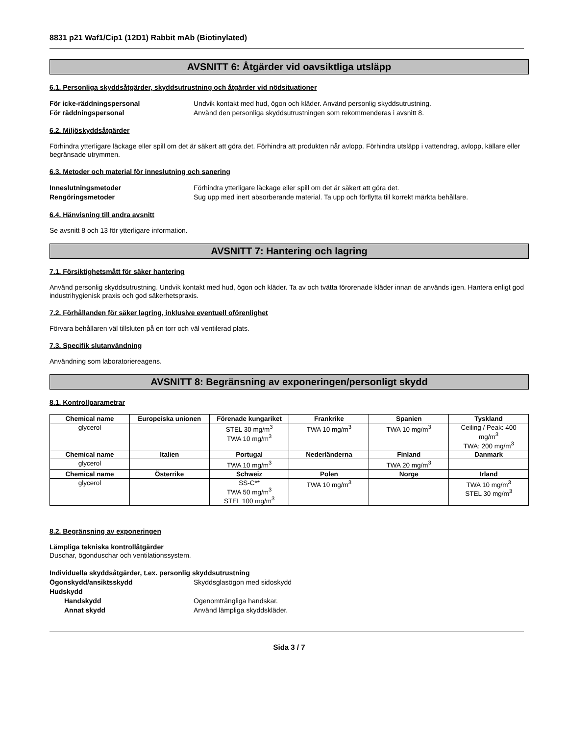8831 p21 Waf1/Cip1 (12D1) Rabbit mAb (Biotinylated)
AVSNITT 6: Åtgärder vid oavsiktliga utsläpp
6.1. Personliga skyddsåtgärder, skyddsutrustning och åtgärder vid nödsituationer
För icke-räddningspersonal Undvik kontakt med hud, ögon och kläder. Använd personlig skyddsutrustning. För räddningspersonal Använd den personliga skyddsutrustningen som rekommenderas i avsnitt 8.
6.2. Miljöskyddsåtgärder
Förhindra ytterligare läckage eller spill om det är säkert att göra det. Förhindra att produkten når avlopp. Förhindra utsläpp i vattendrag, avlopp, källare eller begränsade utrymmen.
6.3. Metoder och material för inneslutning och sanering
Inneslutningsmetoder Förhindra ytterligare läckage eller spill om det är säkert att göra det. Rengöringsmetoder Sug upp med inert absorberande material. Ta upp och förflytta till korrekt märkta behållare.
6.4. Hänvisning till andra avsnitt
Se avsnitt 8 och 13 för ytterligare information.
AVSNITT 7: Hantering och lagring
7.1. Försiktighetsmått för säker hantering
Använd personlig skyddsutrustning. Undvik kontakt med hud, ögon och kläder. Ta av och tvätta förorenade kläder innan de används igen. Hantera enligt god industrihygienisk praxis och god säkerhetspraxis.
7.2. Förhållanden för säker lagring, inklusive eventuell oförenlighet
Förvara behållaren väl tillsluten på en torr och väl ventilerad plats.
7.3. Specifik slutanvändning
Användning som laboratoriereagens.
AVSNITT 8: Begränsning av exponeringen/personligt skydd
8.1. Kontrollparametrar
| Chemical name | Europeiska unionen | Förenade kungariket | Frankrike | Spanien | Tyskland |
| --- | --- | --- | --- | --- | --- |
| glycerol | | STEL 30 mg/m<sup>3</sup> TWA 10 mg/m<sup>3</sup> | TWA 10 mg/m<sup>3</sup> | TWA 10 mg/m<sup>3</sup> | Ceiling / Peak: 400 mg/m<sup>3</sup> TWA: 200 mg/m<sup>3</sup> |
| Chemical name | Italien | Portugal | Nederländerna | Finland | Danmark |
| glycerol | | TWA 10 mg/m<sup>3</sup> | | TWA 20 mg/m<sup>3</sup> | |
| Chemical name | Österrike | Schweiz | Polen | Norge | Irland |
| glycerol | | SS-C** TWA 50 mg/m<sup>3</sup> STEL 100 mg/m<sup>3</sup> | TWA 10 mg/m<sup>3</sup> | | TWA 10 mg/m<sup>3</sup> STEL 30 mg/m<sup>3</sup> |
8.2. Begränsning av exponeringen
Lämpliga tekniska kontrollåtgärder
Duschar, ögonduschar och ventilationssystem.
Individuella skyddsåtgärder, t.ex. personlig skyddsutrustning Ögonskydd/ansiktsskydd Skyddsglasögon med sidoskydd Hudskydd Handskydd Ogenomträngliga handskar. Annat skydd Använd lämpliga skyddskläder.
Sida 3 / 7